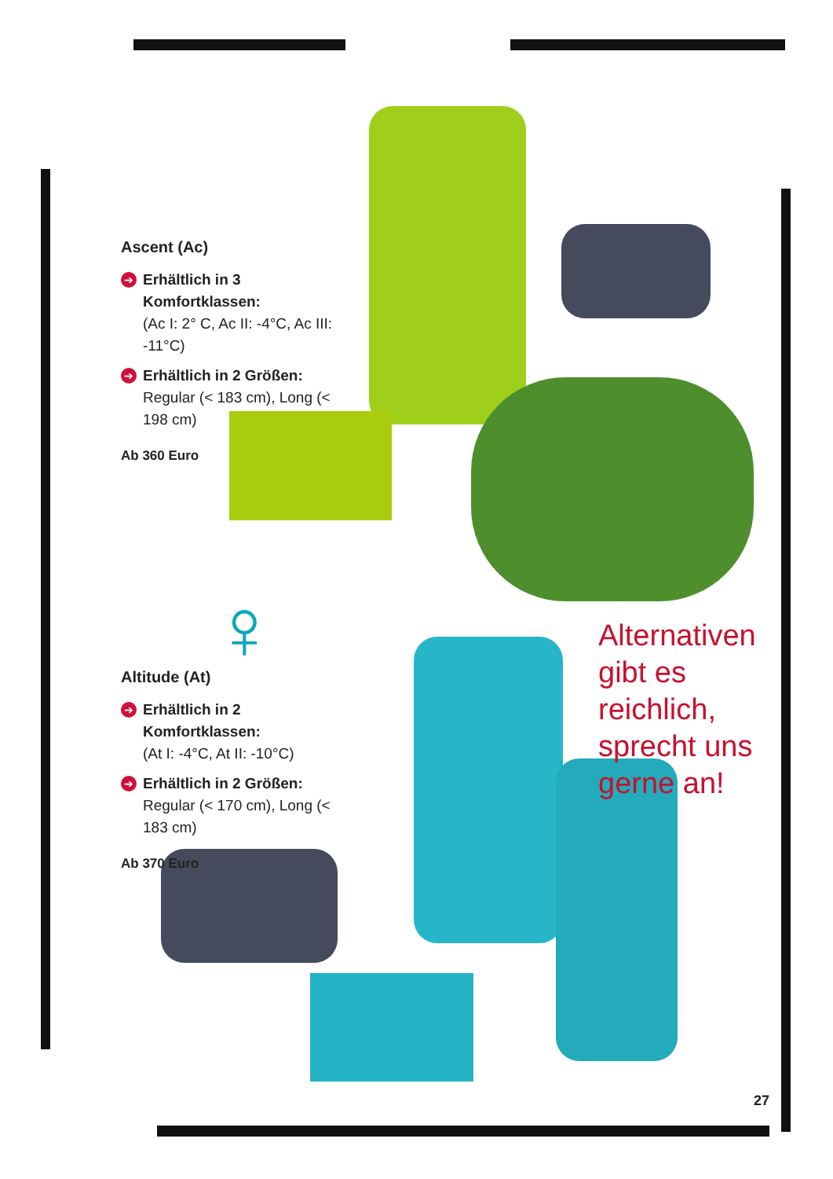♀
Ascent (Ac)
➔ Erhältlich in 3 Komfortklassen:
(Ac I: 2° C, Ac II: -4°C, Ac III: -11°C)
➔ Erhältlich in 2 Größen: Regular (< 183 cm), Long (< 198 cm)
Ab 360 Euro
Altitude (At)
➔ Erhältlich in 2 Komfortklassen:
(At I: -4°C, At II: -10°C)
➔ Erhältlich in 2 Größen: Regular (< 170 cm), Long (< 183 cm)
Ab 370 Euro
Alternativen gibt es reichlich, sprecht uns gerne an!
27